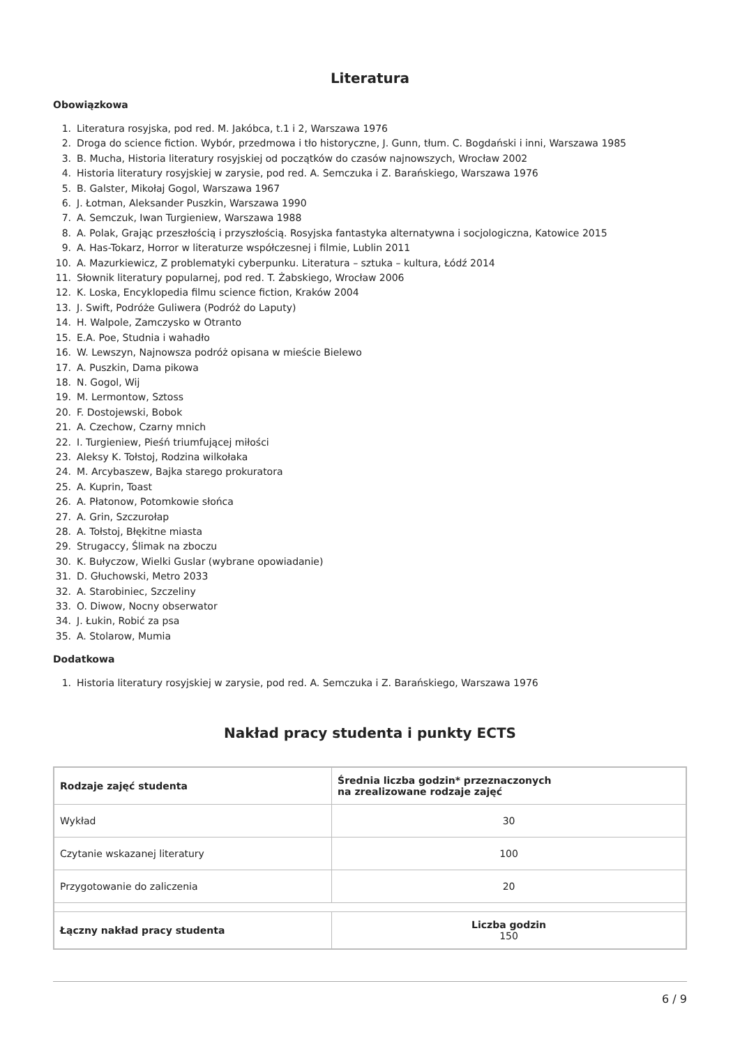Literatura
Obowiązkowa
1. Literatura rosyjska, pod red. M. Jakóbca, t.1 i 2, Warszawa 1976
2. Droga do science fiction. Wybór, przedmowa i tło historyczne, J. Gunn, tłum. C. Bogdański i inni, Warszawa 1985
3. B. Mucha, Historia literatury rosyjskiej od początków do czasów najnowszych, Wrocław 2002
4. Historia literatury rosyjskiej w zarysie, pod red. A. Semczuka i Z. Barańskiego, Warszawa 1976
5. B. Galster, Mikołaj Gogol, Warszawa 1967
6. J. Łotman, Aleksander Puszkin, Warszawa 1990
7. A. Semczuk, Iwan Turgieniew, Warszawa 1988
8. A. Polak, Grając przeszłością i przyszłością. Rosyjska fantastyka alternatywna i socjologiczna, Katowice 2015
9. A. Has-Tokarz, Horror w literaturze współczesnej i filmie, Lublin 2011
10. A. Mazurkiewicz, Z problematyki cyberpunku. Literatura – sztuka – kultura, Łódź 2014
11. Słownik literatury popularnej, pod red. T. Żabskiego, Wrocław 2006
12. K. Loska, Encyklopedia filmu science fiction, Kraków 2004
13. J. Swift, Podróże Guliwera (Podróż do Laputy)
14. H. Walpole, Zamczysko w Otranto
15. E.A. Poe, Studnia i wahadło
16. W. Lewszyn, Najnowsza podróż opisana w mieście Bielewo
17. A. Puszkin, Dama pikowa
18. N. Gogol, Wij
19. M. Lermontow, Sztoss
20. F. Dostojewski, Bobok
21. A. Czechow, Czarny mnich
22. I. Turgieniew, Pieśń triumfującej miłości
23. Aleksy K. Tołstoj, Rodzina wilkołaka
24. M. Arcybaszew, Bajka starego prokuratora
25. A. Kuprin, Toast
26. A. Płatonow, Potomkowie słońca
27. A. Grin, Szczurołap
28. A. Tołstoj, Błękitne miasta
29. Strugaccy, Ślimak na zboczu
30. K. Bułyczow, Wielki Guslar (wybrane opowiadanie)
31. D. Głuchowski, Metro 2033
32. A. Starobiniec, Szczeliny
33. O. Diwow, Nocny obserwator
34. J. Łukin, Robić za psa
35. A. Stolarow, Mumia
Dodatkowa
1. Historia literatury rosyjskiej w zarysie, pod red. A. Semczuka i Z. Barańskiego, Warszawa 1976
Nakład pracy studenta i punkty ECTS
| Rodzaje zajęć studenta | Średnia liczba godzin* przeznaczonych na zrealizowane rodzaje zajęć |
| --- | --- |
| Wykład | 30 |
| Czytanie wskazanej literatury | 100 |
| Przygotowanie do zaliczenia | 20 |
| Łączny nakład pracy studenta | Liczba godzin 150 |
6 / 9